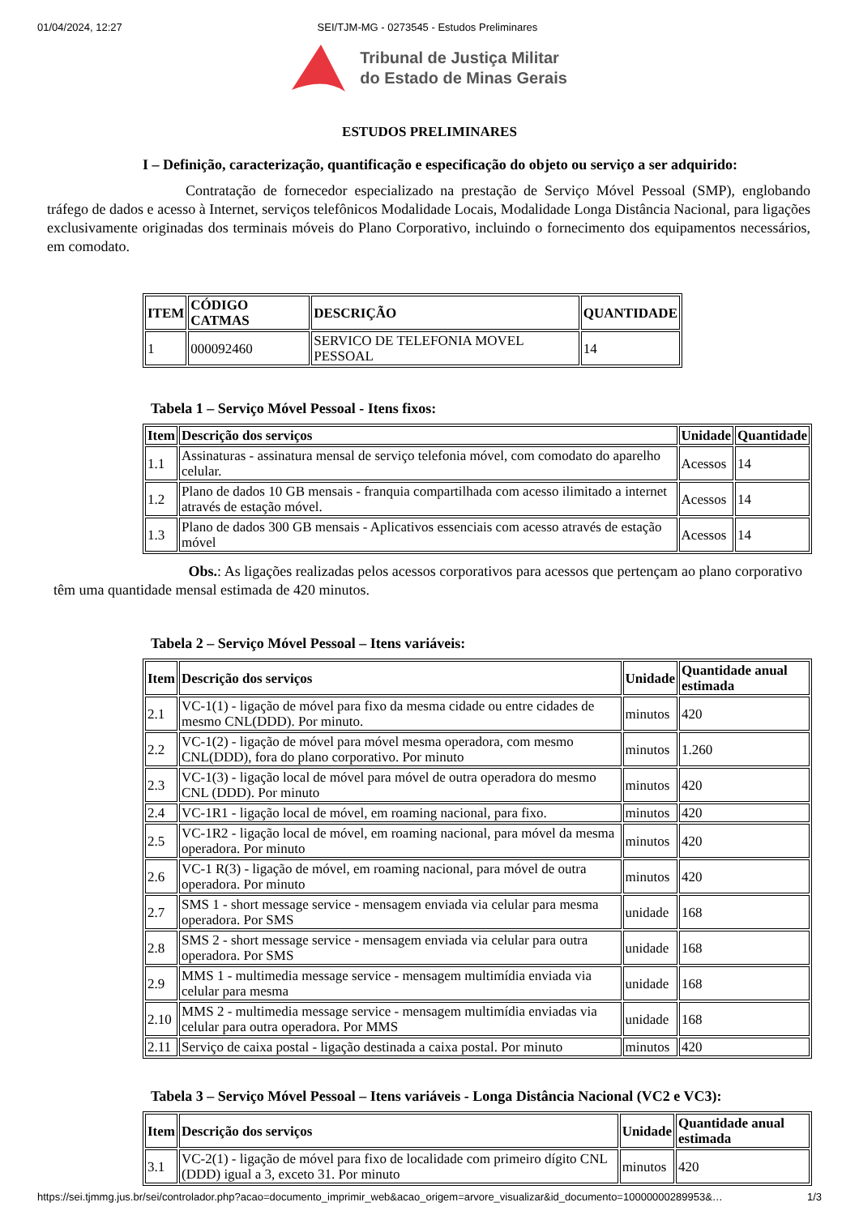01/04/2024, 12:27 SEI/TJM-MG - 0273545 - Estudos Preliminares
Tribunal de Justiça Militar
do Estado de Minas Gerais
ESTUDOS PRELIMINARES
I – Definição, caracterização, quantificação e especificação do objeto ou serviço a ser adquirido:
          Contratação de fornecedor especializado na prestação de Serviço Móvel Pessoal (SMP), englobando tráfego de dados e acesso à Internet, serviços telefônicos Modalidade Locais, Modalidade Longa Distância Nacional, para ligações exclusivamente originadas dos terminais móveis do Plano Corporativo, incluindo o fornecimento dos equipamentos necessários, em comodato.
| ITEM | CÓDIGO CATMAS | DESCRIÇÃO | QUANTIDADE |
| --- | --- | --- | --- |
| 1 | 000092460 | SERVICO DE TELEFONIA MOVEL PESSOAL | 14 |
Tabela 1 – Serviço Móvel Pessoal - Itens fixos:
| Item | Descrição dos serviços | Unidade | Quantidade |
| --- | --- | --- | --- |
| 1.1 | Assinaturas - assinatura mensal de serviço telefonia móvel, com comodato do aparelho celular. | Acessos | 14 |
| 1.2 | Plano de dados 10 GB mensais - franquia compartilhada com acesso ilimitado a internet através de estação móvel. | Acessos | 14 |
| 1.3 | Plano de dados 300 GB mensais - Aplicativos essenciais com acesso através de estação móvel | Acessos | 14 |
          Obs.: As ligações realizadas pelos acessos corporativos para acessos que pertençam ao plano corporativo têm uma quantidade mensal estimada de 420 minutos.
Tabela 2 – Serviço Móvel Pessoal – Itens variáveis:
| Item | Descrição dos serviços | Unidade | Quantidade anual estimada |
| --- | --- | --- | --- |
| 2.1 | VC-1(1) - ligação de móvel para fixo da mesma cidade ou entre cidades de mesmo CNL(DDD). Por minuto. | minutos | 420 |
| 2.2 | VC-1(2) - ligação de móvel para móvel mesma operadora, com mesmo CNL(DDD), fora do plano corporativo. Por minuto | minutos | 1.260 |
| 2.3 | VC-1(3) - ligação local de móvel para móvel de outra operadora do mesmo CNL (DDD). Por minuto | minutos | 420 |
| 2.4 | VC-1R1 - ligação local de móvel, em roaming nacional, para fixo. | minutos | 420 |
| 2.5 | VC-1R2 - ligação local de móvel, em roaming nacional, para móvel da mesma operadora. Por minuto | minutos | 420 |
| 2.6 | VC-1 R(3) - ligação de móvel, em roaming nacional, para móvel de outra operadora. Por minuto | minutos | 420 |
| 2.7 | SMS 1 - short message service - mensagem enviada via celular para mesma operadora. Por SMS | unidade | 168 |
| 2.8 | SMS 2 - short message service - mensagem enviada via celular para outra operadora. Por SMS | unidade | 168 |
| 2.9 | MMS 1 - multimedia message service - mensagem multimídia enviada via celular para mesma | unidade | 168 |
| 2.10 | MMS 2 - multimedia message service - mensagem multimídia enviadas via celular para outra operadora. Por MMS | unidade | 168 |
| 2.11 | Serviço de caixa postal - ligação destinada a caixa postal. Por minuto | minutos | 420 |
Tabela 3 – Serviço Móvel Pessoal – Itens variáveis - Longa Distância Nacional (VC2 e VC3):
| Item | Descrição dos serviços | Unidade | Quantidade anual estimada |
| --- | --- | --- | --- |
| 3.1 | VC-2(1) - ligação de móvel para fixo de localidade com primeiro dígito CNL (DDD) igual a 3, exceto 31. Por minuto | minutos | 420 |
https://sei.tjmmg.jus.br/sei/controlador.php?acao=documento_imprimir_web&acao_origem=arvore_visualizar&id_documento=10000000289953&… 1/3